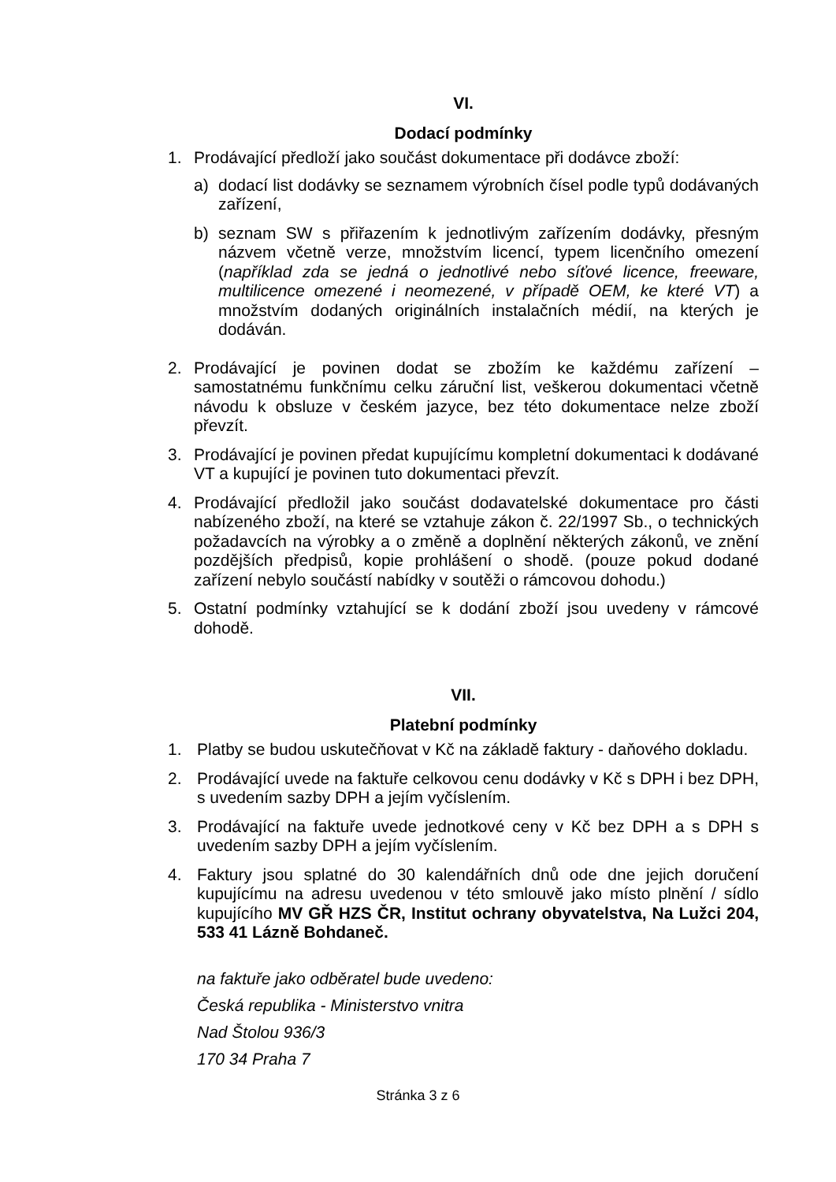VI.
Dodací podmínky
1. Prodávající předloží jako součást dokumentace při dodávce zboží:
a) dodací list dodávky se seznamem výrobních čísel podle typů dodávaných zařízení,
b) seznam SW s přiřazením k jednotlivým zařízením dodávky, přesným názvem včetně verze, množstvím licencí, typem licenčního omezení (například zda se jedná o jednotlivé nebo síťové licence, freeware, multilicence omezené i neomezené, v případě OEM, ke které VT) a množstvím dodaných originálních instalačních médií, na kterých je dodáván.
2. Prodávající je povinen dodat se zbožím ke každému zařízení – samostatnému funkčnímu celku záruční list, veškerou dokumentaci včetně návodu k obsluze v českém jazyce, bez této dokumentace nelze zboží převzít.
3. Prodávající je povinen předat kupujícímu kompletní dokumentaci k dodávané VT a kupující je povinen tuto dokumentaci převzít.
4. Prodávající předložil jako součást dodavatelské dokumentace pro části nabízeného zboží, na které se vztahuje zákon č. 22/1997 Sb., o technických požadavcích na výrobky a o změně a doplnění některých zákonů, ve znění pozdějších předpisů, kopie prohlášení o shodě. (pouze pokud dodané zařízení nebylo součástí nabídky v soutěži o rámcovou dohodu.)
5. Ostatní podmínky vztahující se k dodání zboží jsou uvedeny v rámcové dohodě.
VII.
Platební podmínky
1. Platby se budou uskutečňovat v Kč na základě faktury - daňového dokladu.
2. Prodávající uvede na faktuře celkovou cenu dodávky v Kč s DPH i bez DPH, s uvedením sazby DPH a jejím vyčíslením.
3. Prodávající na faktuře uvede jednotkové ceny v Kč bez DPH a s DPH s uvedením sazby DPH a jejím vyčíslením.
4. Faktury jsou splatné do 30 kalendářních dnů ode dne jejich doručení kupujícímu na adresu uvedenou v této smlouvě jako místo plnění / sídlo kupujícího MV GŘ HZS ČR, Institut ochrany obyvatelstva, Na Lužci 204, 533 41 Lázně Bohdaneč.
na faktuře jako odběratel bude uvedeno:
Česká republika - Ministerstvo vnitra
Nad Štolou 936/3
170 34 Praha 7
Stránka 3 z 6